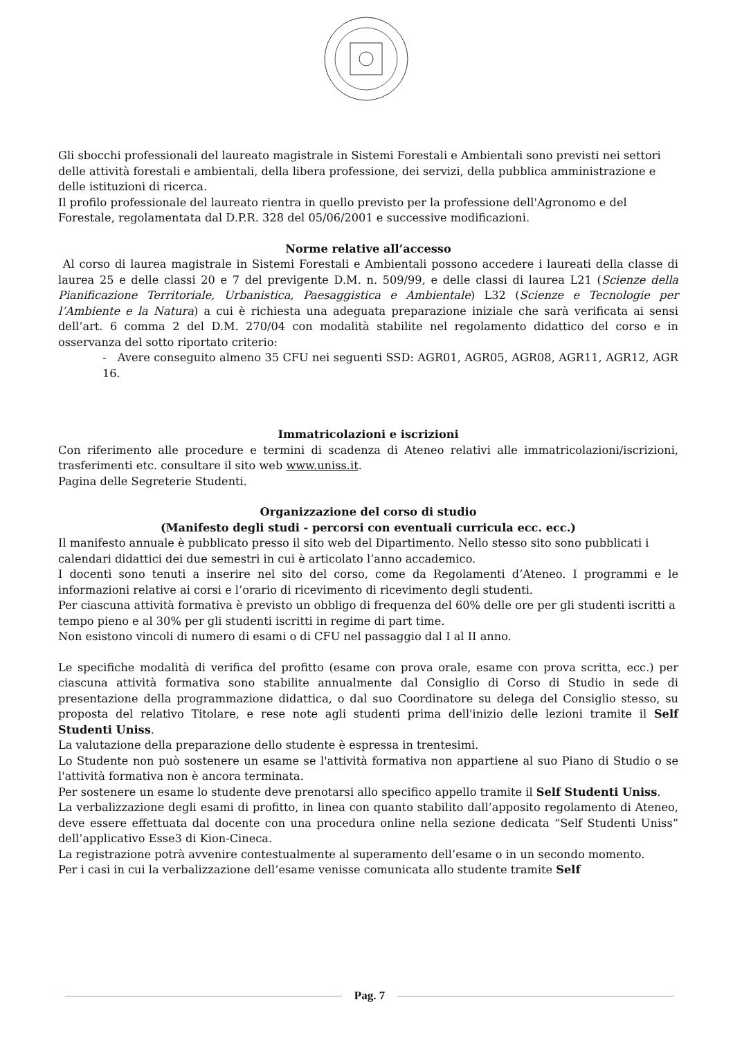Gli sbocchi professionali del laureato magistrale in Sistemi Forestali e Ambientali sono previsti nei settori delle attività forestali e ambientali, della libera professione, dei servizi, della pubblica amministrazione e delle istituzioni di ricerca.
Il profilo professionale del laureato rientra in quello previsto per la professione dell'Agronomo e del Forestale, regolamentata dal D.P.R. 328 del 05/06/2001 e successive modificazioni.
Norme relative all’accesso
Al corso di laurea magistrale in Sistemi Forestali e Ambientali possono accedere i laureati della classe di laurea 25 e delle classi 20 e 7 del previgente D.M. n. 509/99, e delle classi di laurea L21 (Scienze della Pianificazione Territoriale, Urbanistica, Paesaggistica e Ambientale) L32 (Scienze e Tecnologie per l’Ambiente e la Natura) a cui è richiesta una adeguata preparazione iniziale che sarà verificata ai sensi dell’art. 6 comma 2 del D.M. 270/04 con modalità stabilite nel regolamento didattico del corso e in osservanza del sotto riportato criterio:
- Avere conseguito almeno 35 CFU nei seguenti SSD: AGR01, AGR05, AGR08, AGR11, AGR12, AGR 16.
Immatricolazioni e iscrizioni
Con riferimento alle procedure e termini di scadenza di Ateneo relativi alle immatricolazioni/iscrizioni, trasferimenti etc. consultare il sito web www.uniss.it.
Pagina delle Segreterie Studenti.
Organizzazione del corso di studio
(Manifesto degli studi - percorsi con eventuali curricula ecc. ecc.)
Il manifesto annuale è pubblicato presso il sito web del Dipartimento. Nello stesso sito sono pubblicati i calendari didattici dei due semestri in cui è articolato l’anno accademico.
I docenti sono tenuti a inserire nel sito del corso, come da Regolamenti d’Ateneo. I programmi e le informazioni relative ai corsi e l’orario di ricevimento di ricevimento degli studenti.
Per ciascuna attività formativa è previsto un obbligo di frequenza del 60% delle ore per gli studenti iscritti a tempo pieno e al 30% per gli studenti iscritti in regime di part time.
Non esistono vincoli di numero di esami o di CFU nel passaggio dal I al II anno.
Le specifiche modalità di verifica del profitto (esame con prova orale, esame con prova scritta, ecc.) per ciascuna attività formativa sono stabilite annualmente dal Consiglio di Corso di Studio in sede di presentazione della programmazione didattica, o dal suo Coordinatore su delega del Consiglio stesso, su proposta del relativo Titolare, e rese note agli studenti prima dell'inizio delle lezioni tramite il Self Studenti Uniss.
La valutazione della preparazione dello studente è espressa in trentesimi.
Lo Studente non può sostenere un esame se l'attività formativa non appartiene al suo Piano di Studio o se l'attività formativa non è ancora terminata.
Per sostenere un esame lo studente deve prenotarsi allo specifico appello tramite il Self Studenti Uniss.
La verbalizzazione degli esami di profitto, in linea con quanto stabilito dall’apposito regolamento di Ateneo, deve essere effettuata dal docente con una procedura online nella sezione dedicata “Self Studenti Uniss” dell’applicativo Esse3 di Kion-Cineca.
La registrazione potrà avvenire contestualmente al superamento dell’esame o in un secondo momento.
Per i casi in cui la verbalizzazione dell’esame venisse comunicata allo studente tramite Self
Pag. 7